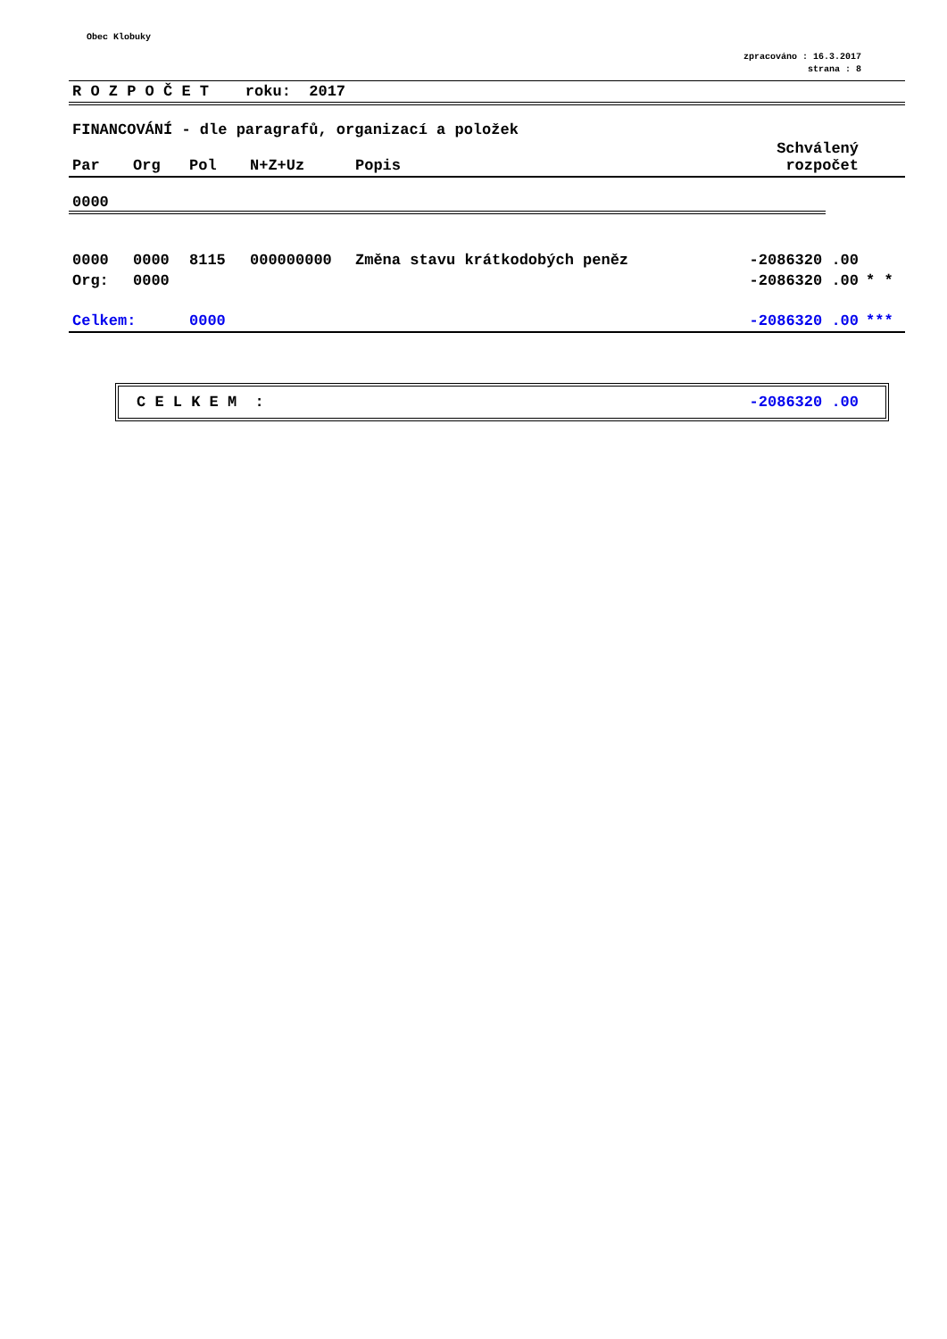Obec Klobuky
zpracováno : 16.3.2017
strana : 8
R O Z P O Č E T roku: 2017
FINANCOVÁNÍ - dle paragrafů, organizací a položek
| Par | Org | Pol | N+Z+Uz | Popis | Schválený rozpočet | |
| --- | --- | --- | --- | --- | --- | --- |
0000
| 0000 | 0000 | 8115 | 000000000 | Změna stavu krátkodobých peněz | -2086320 .00 | |
| Org: | 0000 | | | | -2086320 .00 | * * |
| Celkem: | | 0000 | | | -2086320 .00 | *** |
C E L K E M : -2086320 .00